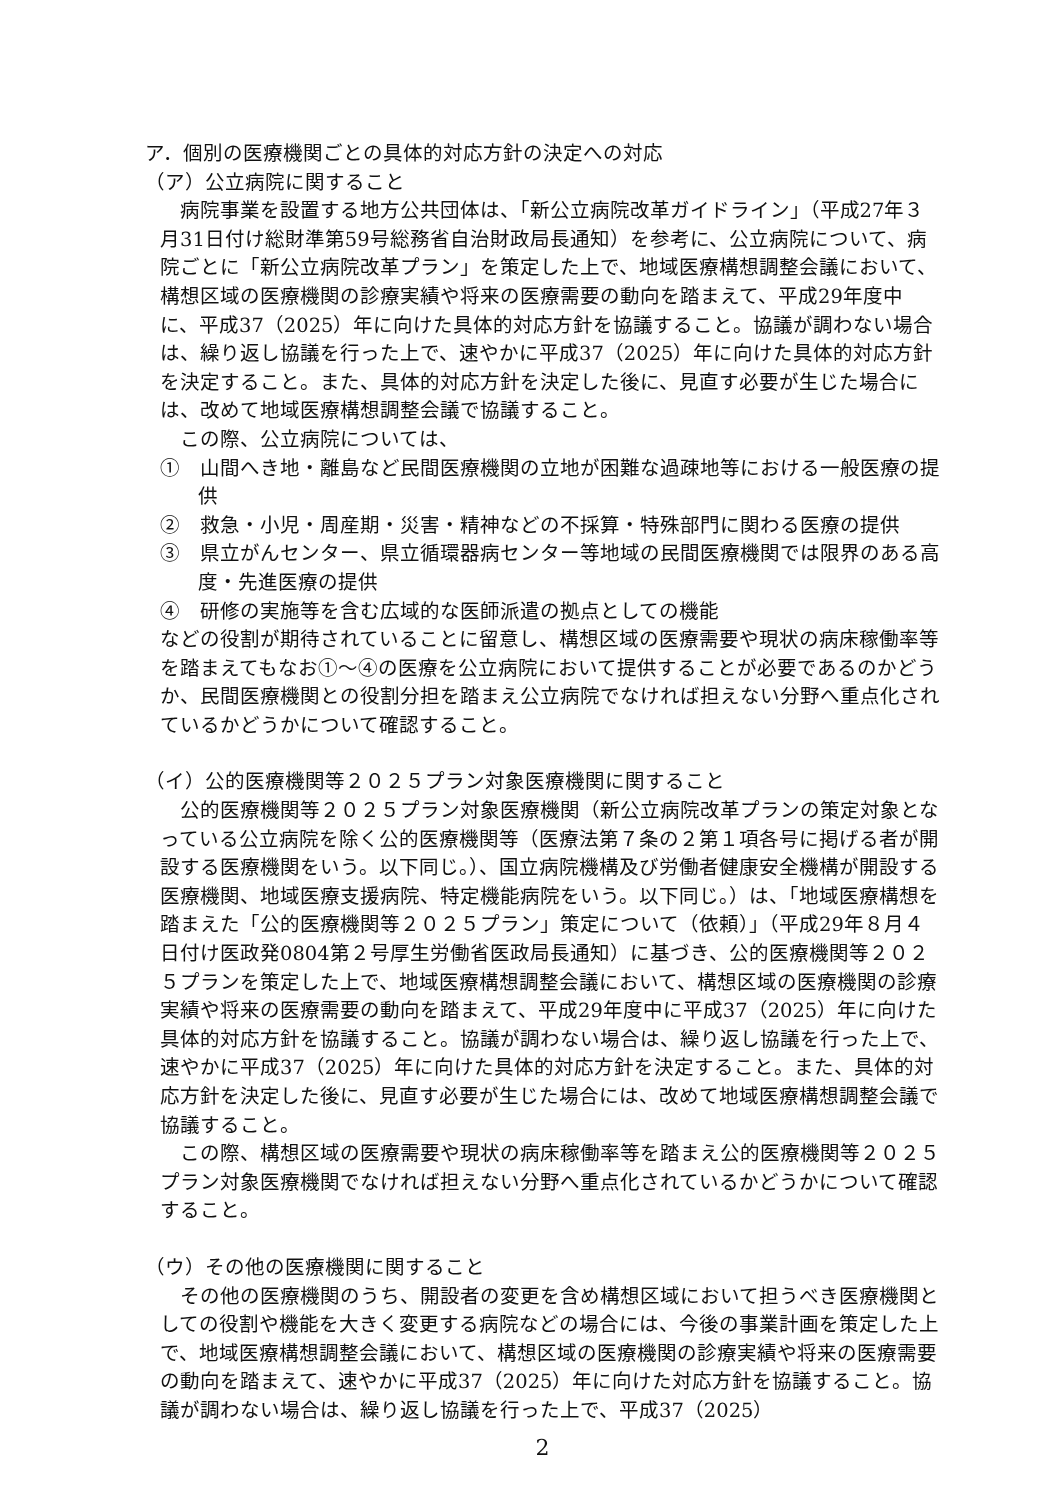ア．個別の医療機関ごとの具体的対応方針の決定への対応
（ア）公立病院に関すること
病院事業を設置する地方公共団体は、「新公立病院改革ガイドライン」（平成27年３月31日付け総財準第59号総務省自治財政局長通知）を参考に、公立病院について、病院ごとに「新公立病院改革プラン」を策定した上で、地域医療構想調整会議において、構想区域の医療機関の診療実績や将来の医療需要の動向を踏まえて、平成29年度中に、平成37（2025）年に向けた具体的対応方針を協議すること。協議が調わない場合は、繰り返し協議を行った上で、速やかに平成37（2025）年に向けた具体的対応方針を決定すること。また、具体的対応方針を決定した後に、見直す必要が生じた場合には、改めて地域医療構想調整会議で協議すること。
この際、公立病院については、
①　山間へき地・離島など民間医療機関の立地が困難な過疎地等における一般医療の提供
②　救急・小児・周産期・災害・精神などの不採算・特殊部門に関わる医療の提供
③　県立がんセンター、県立循環器病センター等地域の民間医療機関では限界のある高度・先進医療の提供
④　研修の実施等を含む広域的な医師派遣の拠点としての機能
などの役割が期待されていることに留意し、構想区域の医療需要や現状の病床稼働率等を踏まえてもなお①～④の医療を公立病院において提供することが必要であるのかどうか、民間医療機関との役割分担を踏まえ公立病院でなければ担えない分野へ重点化されているかどうかについて確認すること。
（イ）公的医療機関等２０２５プラン対象医療機関に関すること
公的医療機関等２０２５プラン対象医療機関（新公立病院改革プランの策定対象となっている公立病院を除く公的医療機関等（医療法第７条の２第１項各号に掲げる者が開設する医療機関をいう。以下同じ。）、国立病院機構及び労働者健康安全機構が開設する医療機関、地域医療支援病院、特定機能病院をいう。以下同じ。）は、「地域医療構想を踏まえた「公的医療機関等２０２５プラン」策定について（依頼）」（平成29年８月４日付け医政発0804第２号厚生労働省医政局長通知）に基づき、公的医療機関等２０２５プランを策定した上で、地域医療構想調整会議において、構想区域の医療機関の診療実績や将来の医療需要の動向を踏まえて、平成29年度中に平成37（2025）年に向けた具体的対応方針を協議すること。協議が調わない場合は、繰り返し協議を行った上で、速やかに平成37（2025）年に向けた具体的対応方針を決定すること。また、具体的対応方針を決定した後に、見直す必要が生じた場合には、改めて地域医療構想調整会議で協議すること。
この際、構想区域の医療需要や現状の病床稼働率等を踏まえ公的医療機関等２０２５プラン対象医療機関でなければ担えない分野へ重点化されているかどうかについて確認すること。
（ウ）その他の医療機関に関すること
その他の医療機関のうち、開設者の変更を含め構想区域において担うべき医療機関としての役割や機能を大きく変更する病院などの場合には、今後の事業計画を策定した上で、地域医療構想調整会議において、構想区域の医療機関の診療実績や将来の医療需要の動向を踏まえて、速やかに平成37（2025）年に向けた対応方針を協議すること。協議が調わない場合は、繰り返し協議を行った上で、平成37（2025）
2